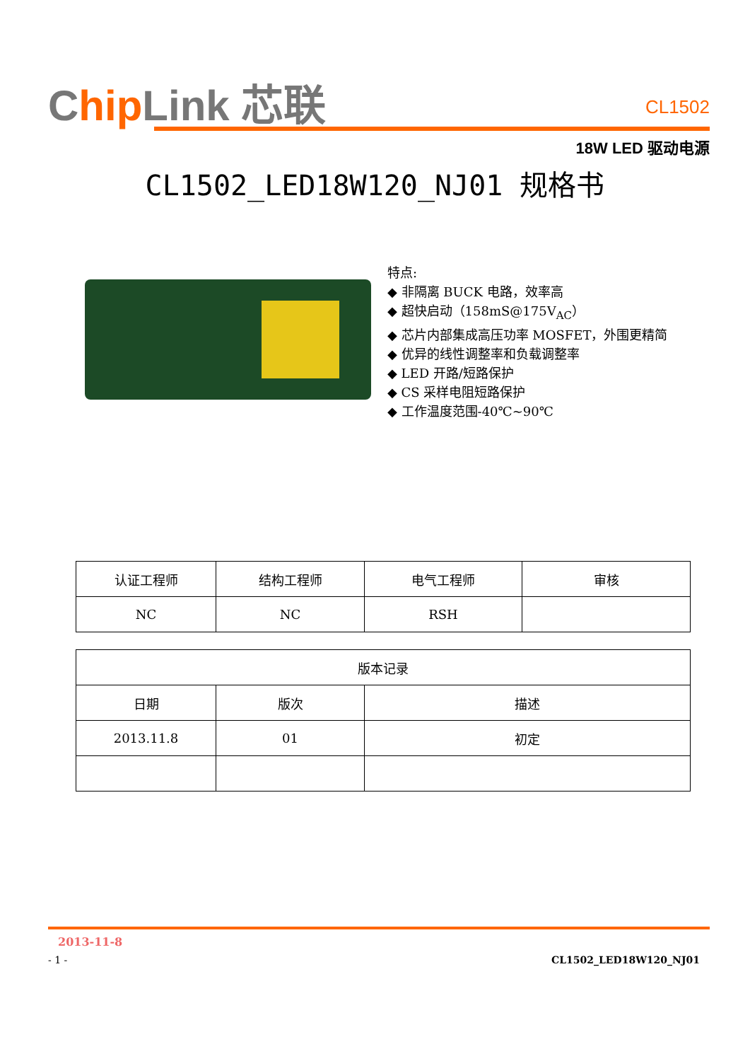Chip Link 芯联
CL1502
18W LED 驱动电源
CL1502_LED18W120_NJ01 规格书
特点:
◆ 非隔离 BUCK 电路，效率高
◆ 超快启动（158mS@175V<sub>AC</sub>）
◆ 芯片内部集成高压功率 MOSFET，外围更精简
◆ 优异的线性调整率和负载调整率
◆ LED 开路/短路保护
◆ CS 采样电阻短路保护
◆ 工作温度范围-40℃~90℃
| 认证工程师 | 结构工程师 | 电气工程师 | 审核 |
| NC | NC | RSH | |
| 版本记录 | | |
| 日期 | 版次 | 描述 |
| 2013.11.8 | 01 | 初定 |
2013-11-8
- 1 - CL1502_LED18W120_NJ01